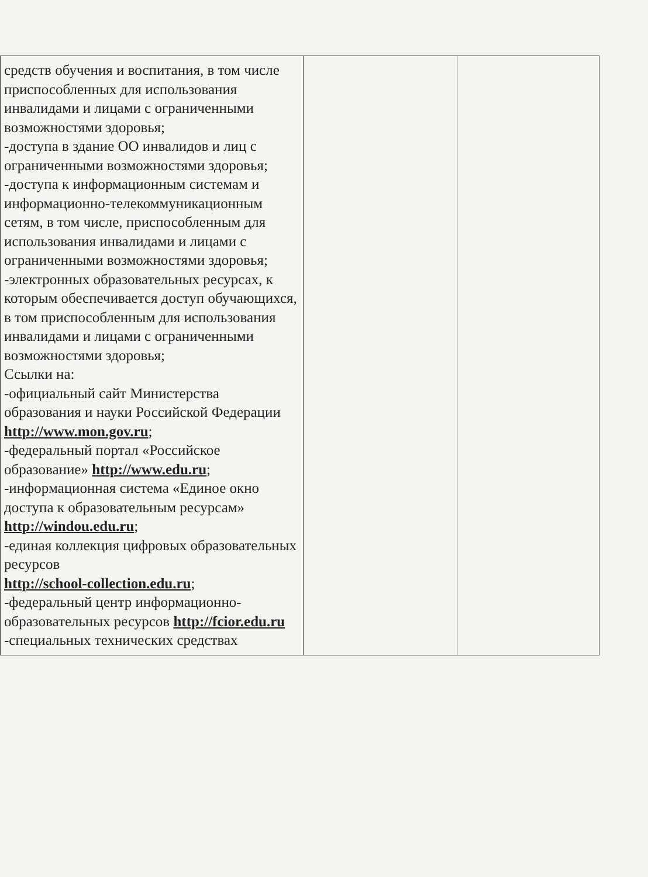| средств обучения и воспитания, в том числе приспособленных для использования инвалидами и лицами с ограниченными возможностями здоровья; -доступа в здание ОО инвалидов и лиц с ограниченными возможностями здоровья; -доступа к информационным системам и информационно-телекоммуникационным сетям, в том числе, приспособленным для использования инвалидами и лицами с ограниченными возможностями здоровья; -электронных образовательных ресурсах, к которым обеспечивается доступ обучающихся, в том приспособленным для использования инвалидами и лицами с ограниченными возможностями здоровья; Ссылки на: -официальный сайт Министерства образования и науки Российской Федерации http://www.mon.gov.ru ; -федеральный портал «Российское образование» http://www.edu.ru ; -информационная система «Единое окно доступа к образовательным ресурсам» http://windou.edu.ru ; -единая коллекция цифровых образовательных ресурсов http://school-collection.edu.ru ; -федеральный центр информационно-образовательных ресурсов http://fcior.edu.ru -специальных технических средствах | | |